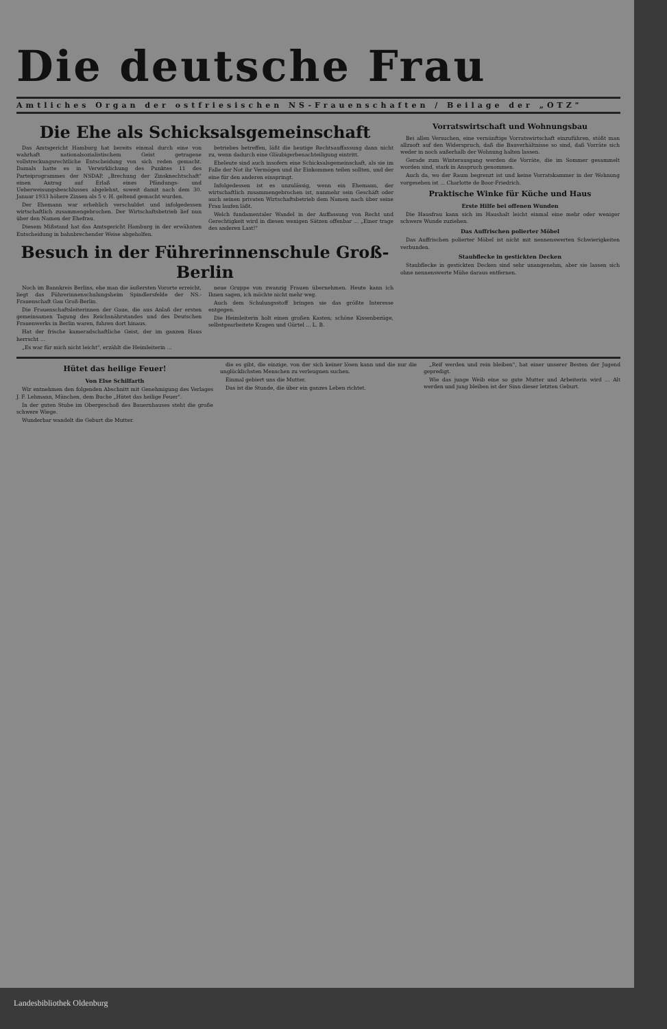Die deutsche Frau
Amtliches Organ der ostfriesischen NS-Frauenschaften / Beilage der „OTZ"
Die Ehe als Schicksalsgemeinschaft
Das Amtsgericht Hamburg hat bereits einmal durch eine von wahrhaft nationalsozialistischem Geist getragene vollstreckungsrechtliche Entscheidung von sich reden gemacht. Damals hatte es in Verwirklichung des Punktes 11 des Parteiprogrammes der NSDAP. „Brechung der Zinsknechtschaft" einen Antrag auf Erlaß eines Pfändungs- und Ueberweisungsbeschlusses abgelehnt, soweit damit nach dem 30. Januar 1933 höhere Zinsen als 5 v. H. geltend gemacht wurden.
Der Ehemann war erheblich verschuldet und infolgedessen wirtschaftlich zusammengebrochen. Der Wirtschaftsbetrieb lief nun über den Namen der Ehefrau.
Diesem Mißstand hat das Amtsgericht Hamburg in der erwähnten Entscheidung in bahnbrechender Weise abgeholfen.
betriebes betreffen, läßt die heutige Rechtsauffassung dann nicht zu, wenn dadurch eine Gläubigerbenachteiligung eintritt.
Eheleute sind auch insofern eine Schicksalsgemeinschaft, als sie im Falle der Not ihr Vermögen und ihr Einkommen teilen sollten, und der eine für den anderen einspringt.
Infolgedessen ist es unzulässig, wenn ein Ehemann, der wirtschaftlich zusammengebrochen ist, nunmehr sein Geschäft oder auch seinen privaten Wirtschaftsbetrieb dem Namen nach über seine Frau laufen läßt.
Welch fundamentaler Wandel in der Auffassung von Recht und Gerechtigkeit wird in diesen wenigen Sätzen offenbar ... „Einer trage des anderen Last!"
Besuch in der Führerinnenschule Groß-Berlin
Noch im Bannkreis Berlins, ehe man die äußersten Vororte erreicht, liegt das Führerinnenschulungsheim Spindlersfelde der NS.-Frauenschaft Gau Groß-Berlin.
Die Frauenschaftsleiterinnen der Gaue, die aus Anlaß der ersten gemeinsamen Tagung des Reichsnährstandes und des Deutschen Frauenwerks in Berlin waren, fuhren dort hinaus.
Hat der frische kameradschaftliche Geist, der im ganzen Haus herrscht ...
„Es war für mich nicht leicht", erzählt die Heimleiterin ...
neue Gruppe von zwanzig Frauen übernehmen. Heute kann ich Ihnen sagen, ich möchte nicht mehr weg.
Auch dem Schulungsstoff bringen sie das größte Interesse entgegen.
Die Heimleiterin holt einen großen Kasten; schöne Kissenbezüge, selbstgearbeitete Kragen und Gürtel ... L. B.
Vorratswirtschaft und Wohnungsbau
Bei allen Versuchen, eine vernünftige Vorratswirtschaft einzuführen, stößt man allzuoft auf den Widerspruch, daß die Bauverhältnisse so sind, daß Vorräte sich weder in noch außerhalb der Wohnung halten lassen.
Gerade zum Winterausgang werden die Vorräte, die im Sommer gesammelt worden sind, stark in Anspruch genommen.
Auch da, wo der Raum begrenzt ist und keine Vorratskammer in der Wohnung vorgesehen ist ... Charlotte de Boor-Friedrich.
Praktische Winke für Küche und Haus
Erste Hilfe bei offenen Wunden
Die Hausfrau kann sich im Haushalt leicht einmal eine mehr oder weniger schwere Wunde zuziehen.
Das Auffrischen polierter Möbel
Das Auffrischen polierter Möbel ist nicht mit nennenswerten Schwierigkeiten verbunden.
Staubflecke in gestickten Decken
Staubflecke in gestickten Decken sind sehr unangenehm, aber sie lassen sich ohne nennenswerte Mühe daraus entfernen.
Hütet das heilige Feuer!
Von Else Schilfarth
Wir entnehmen den folgenden Abschnitt mit Genehmigung des Verlages J. F. Lehmann, München, dem Buche „Hütet das heilige Feuer".
In der guten Stube im Obergeschoß des Bauernhauses steht die große schwere Wiege.
Wunderbar wandelt die Geburt die Mutter.
die es gibt, die einzige, von der sich keiner lösen kann und die nur die unglücklichsten Menschen zu verleugnen suchen.
Einmal gebiert uns die Mutter.
Das ist die Stunde, die über ein ganzes Leben richtet.
„Reif werden und rein bleiben", hat einer unserer Besten der Jugend gepredigt.
Wie das junge Weib eine so gute Mutter und Arbeiterin wird ... Alt werden und jung bleiben ist der Sinn dieser letzten Geburt.
Landesbibliothek Oldenburg